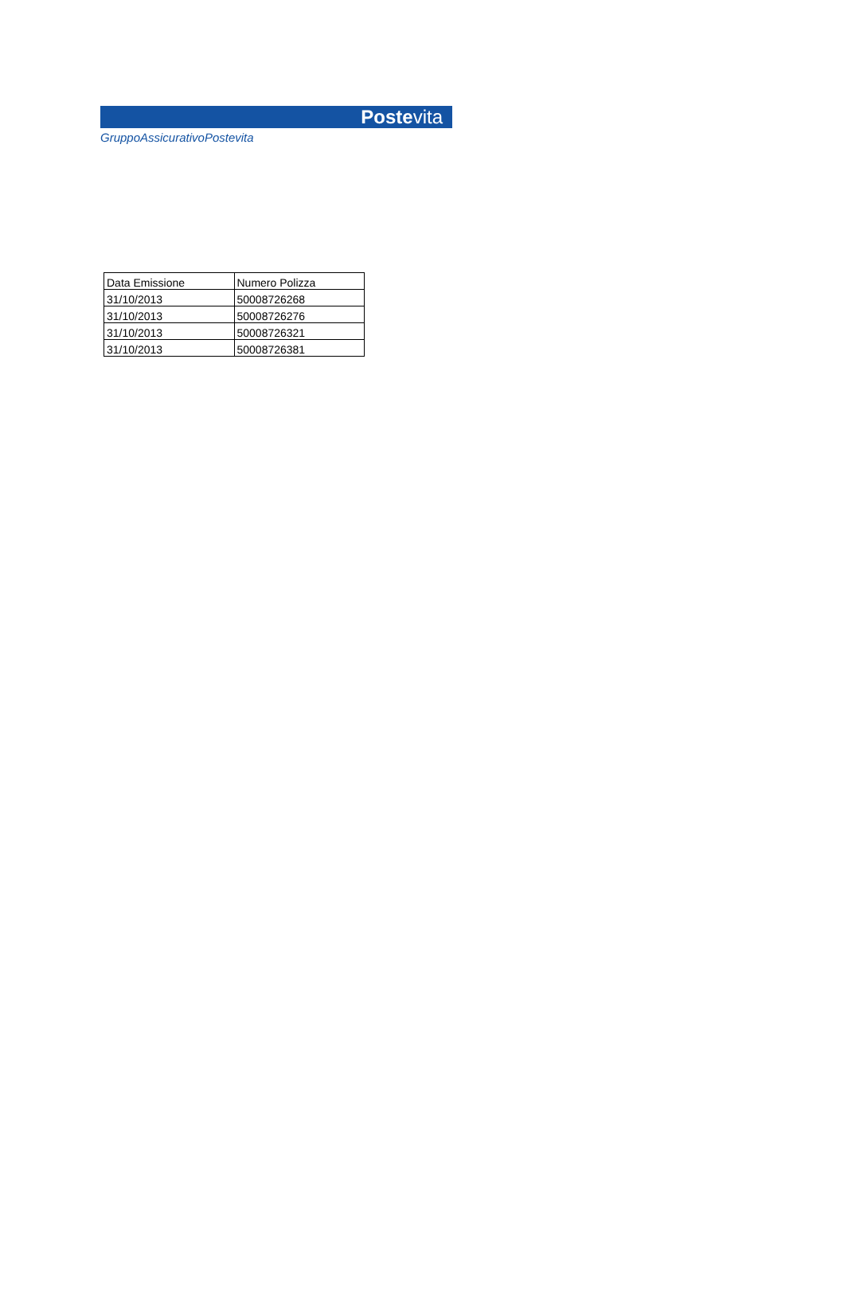Postevita
GruppoAssicurativoPostevita
| Data Emissione | Numero Polizza |
| --- | --- |
| 31/10/2013 | 50008726268 |
| 31/10/2013 | 50008726276 |
| 31/10/2013 | 50008726321 |
| 31/10/2013 | 50008726381 |